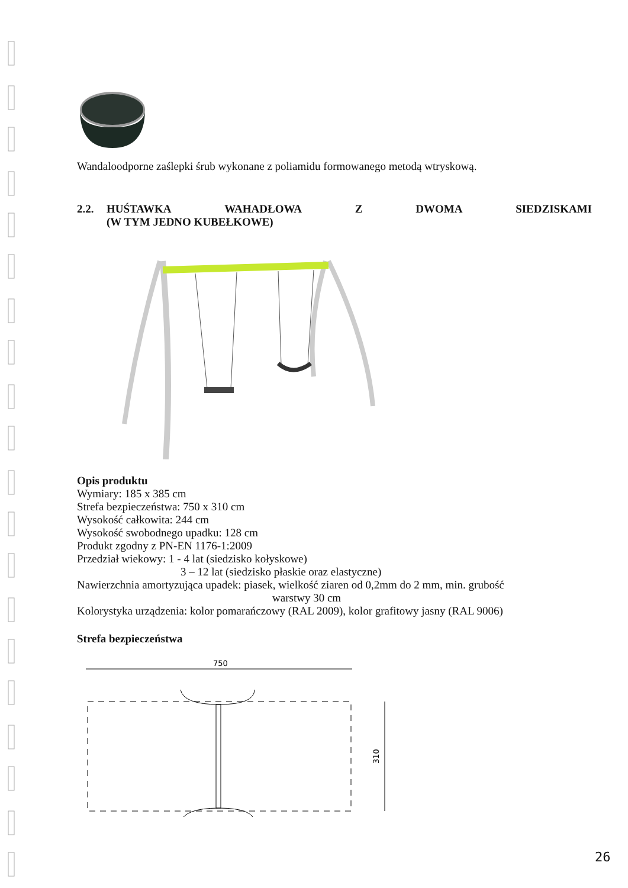Wandaloodporne zaślepki śrub wykonane z poliamidu formowanego metodą wtryskową.
2.2. HUŚTAWKA WAHADŁOWA Z DWOMA SIEDZISKAMI
(W TYM JEDNO KUBEŁKOWE)
Opis produktu
Wymiary: 185 x 385 cm
Strefa bezpieczeństwa: 750 x 310 cm
Wysokość całkowita: 244 cm
Wysokość swobodnego upadku: 128 cm
Produkt zgodny z PN-EN 1176-1:2009
Przedział wiekowy: 1 - 4 lat (siedzisko kołyskowe)
3 – 12 lat (siedzisko płaskie oraz elastyczne)
Nawierzchnia amortyzująca upadek: piasek, wielkość ziaren od 0,2mm do 2 mm, min. grubość
warstwy 30 cm
Kolorystyka urządzenia: kolor pomarańczowy (RAL 2009), kolor grafitowy jasny (RAL 9006)
Strefa bezpieczeństwa
750
310
26